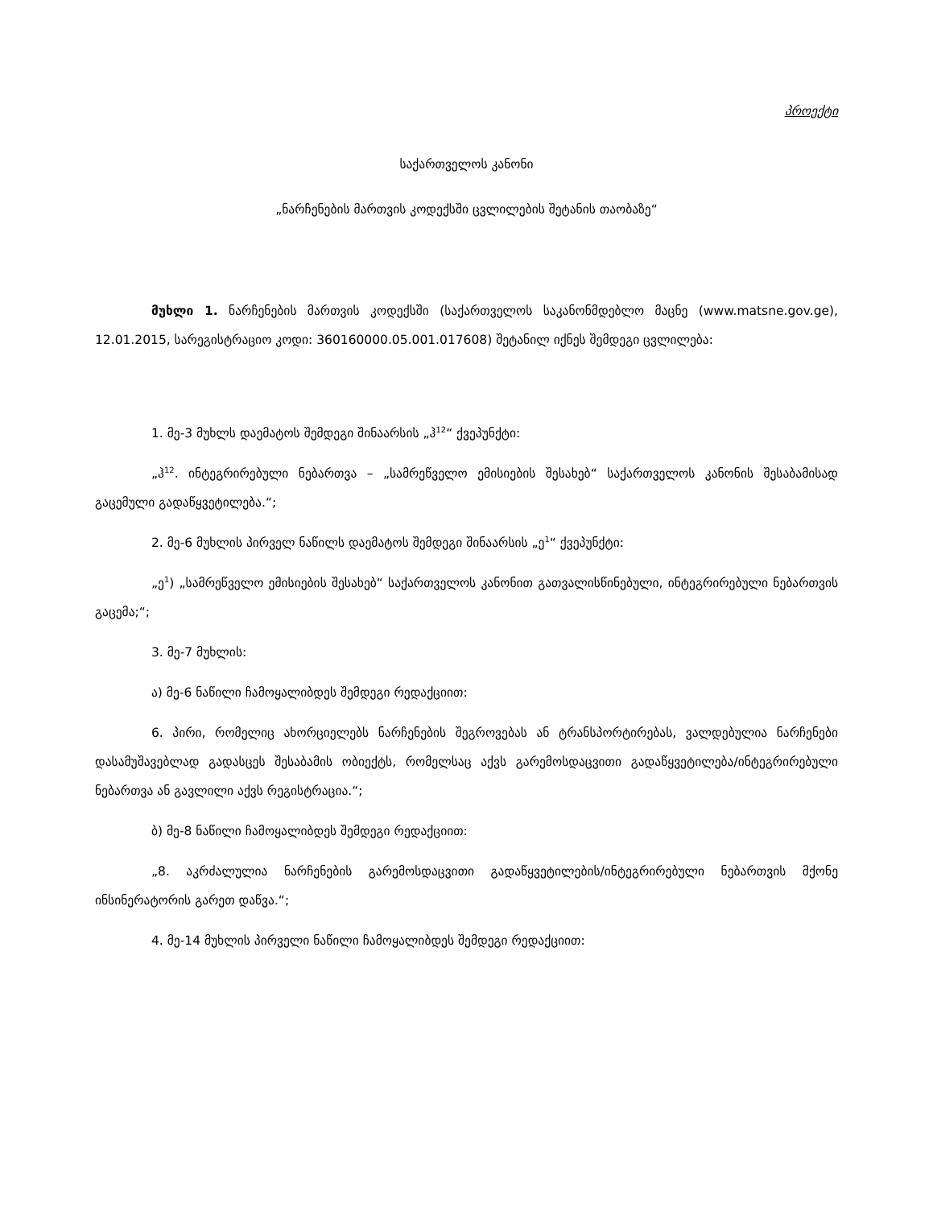პროექტი
საქართველოს კანონი
„ნარჩენების მართვის კოდექსში ცვლილების შეტანის თაობაზე“
მუხლი 1. ნარჩენების მართვის კოდექსში (საქართველოს საკანონმდებლო მაცნე (www.matsne.gov.ge), 12.01.2015, სარეგისტრაციო კოდი: 360160000.05.001.017608) შეტანილ იქნეს შემდეგი ცვლილება:
1. მე-3 მუხლს დაემატოს შემდეგი შინაარსის „ჰ<sup>12</sup>“ ქვეპუნქტი:
„ჰ<sup>12</sup>. ინტეგრირებული ნებართვა – „სამრეწველო ემისიების შესახებ“ საქართველოს კანონის შესაბამისად გაცემული გადაწყვეტილება.“;
2. მე-6 მუხლის პირველ ნაწილს დაემატოს შემდეგი შინაარსის „ე<sup>1</sup>“ ქვეპუნქტი:
„ე<sup>1</sup>) „სამრეწველო ემისიების შესახებ“ საქართველოს კანონით გათვალისწინებული, ინტეგრირებული ნებართვის გაცემა;“;
3. მე-7 მუხლის:
ა) მე-6 ნაწილი ჩამოყალიბდეს შემდეგი რედაქციით:
6. პირი, რომელიც ახორციელებს ნარჩენების შეგროვებას ან ტრანსპორტირებას, ვალდებულია ნარჩენები დასამუშავებლად გადასცეს შესაბამის ობიექტს, რომელსაც აქვს გარემოსდაცვითი გადაწყვეტილება/ინტეგრირებული ნებართვა ან გავლილი აქვს რეგისტრაცია.“;
ბ) მე-8 ნაწილი ჩამოყალიბდეს შემდეგი რედაქციით:
„8. აკრძალულია ნარჩენების გარემოსდაცვითი გადაწყვეტილების/ინტეგრირებული ნებართვის მქონე ინსინერატორის გარეთ დაწვა.“;
4. მე-14 მუხლის პირველი ნაწილი ჩამოყალიბდეს შემდეგი რედაქციით: